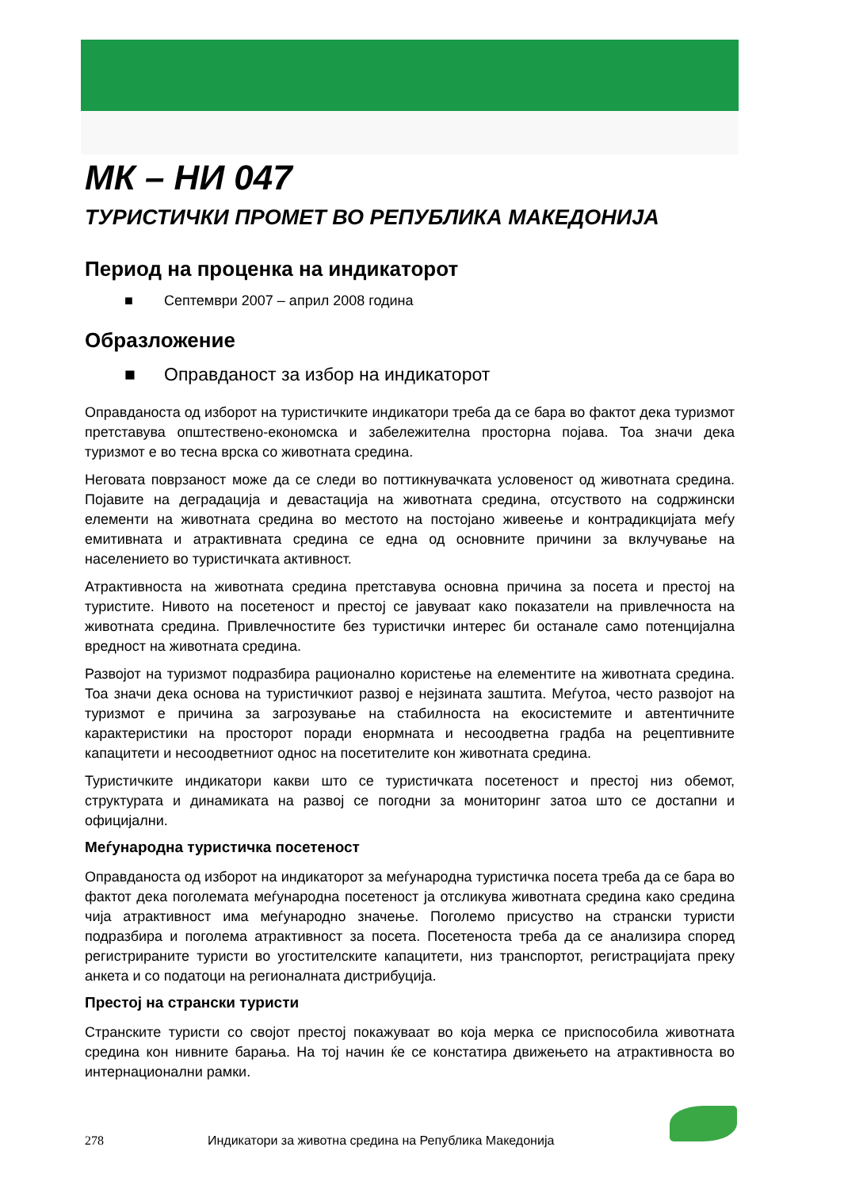МК – НИ 047
ТУРИСТИЧКИ ПРОМЕТ ВО РЕПУБЛИКА МАКЕДОНИЈА
Период на проценка на индикаторот
■ Септември 2007 – април 2008 година
Образложение
■ Оправданост за избор на индикаторот
Оправданоста од изборот на туристичките индикатори треба да се бара во фактот дека туризмот претставува општествено-економска и забележителна просторна појава. Тоа значи дека туризмот е во тесна врска со животната средина.
Неговата поврзаност може да се следи во поттикнувачката условеност од животната средина. Појавите на деградација и девастација на животната средина, отсуството на содржински елементи на животната средина во местото на постојано живеење и контрадикцијата меѓу емитивната и атрактивната средина се една од основните причини за вклучување на населението во туристичката активност.
Атрактивноста на животната средина претставува основна причина за посета и престој на туристите. Нивото на посетеност и престој се јавуваат како показатели на привлечноста на животната средина. Привлечностите без туристички интерес би останале само потенцијална вредност на животната средина.
Развојот на туризмот подразбира рационално користење на елементите на животната средина. Тоа значи дека основа на туристичкиот развој е нејзината заштита. Меѓутоа, често развојот на туризмот е причина за загрозување на стабилноста на екосистемите и автентичните карактеристики на просторот поради енормната и несоодветна градба на рецептивните капацитети и несоодветниот однос на посетителите кон животната средина.
Туристичките индикатори какви што се туристичката посетеност и престој низ обемот, структурата и динамиката на развој се погодни за мониторинг затоа што се достапни и официјални.
Меѓународна туристичка посетеност
Оправданоста од изборот на индикаторот за меѓународна туристичка посета треба да се бара во фактот дека поголемата меѓународна посетеност ја отсликува животната средина како средина чија атрактивност има меѓународно значење. Поголемо присуство на странски туристи подразбира и поголема атрактивност за посета. Посетеноста треба да се анализира според регистрираните туристи во угостителските капацитети, низ транспортот, регистрацијата преку анкета и со податоци на регионалната дистрибуција.
Престој на странски туристи
Странските туристи со својот престој покажуваат во која мерка се приспособила животната средина кон нивните барања. На тој начин ќе се констатира движењето на атрактивноста во интернационални рамки.
278 Индикатори за животна средина на Република Македонија